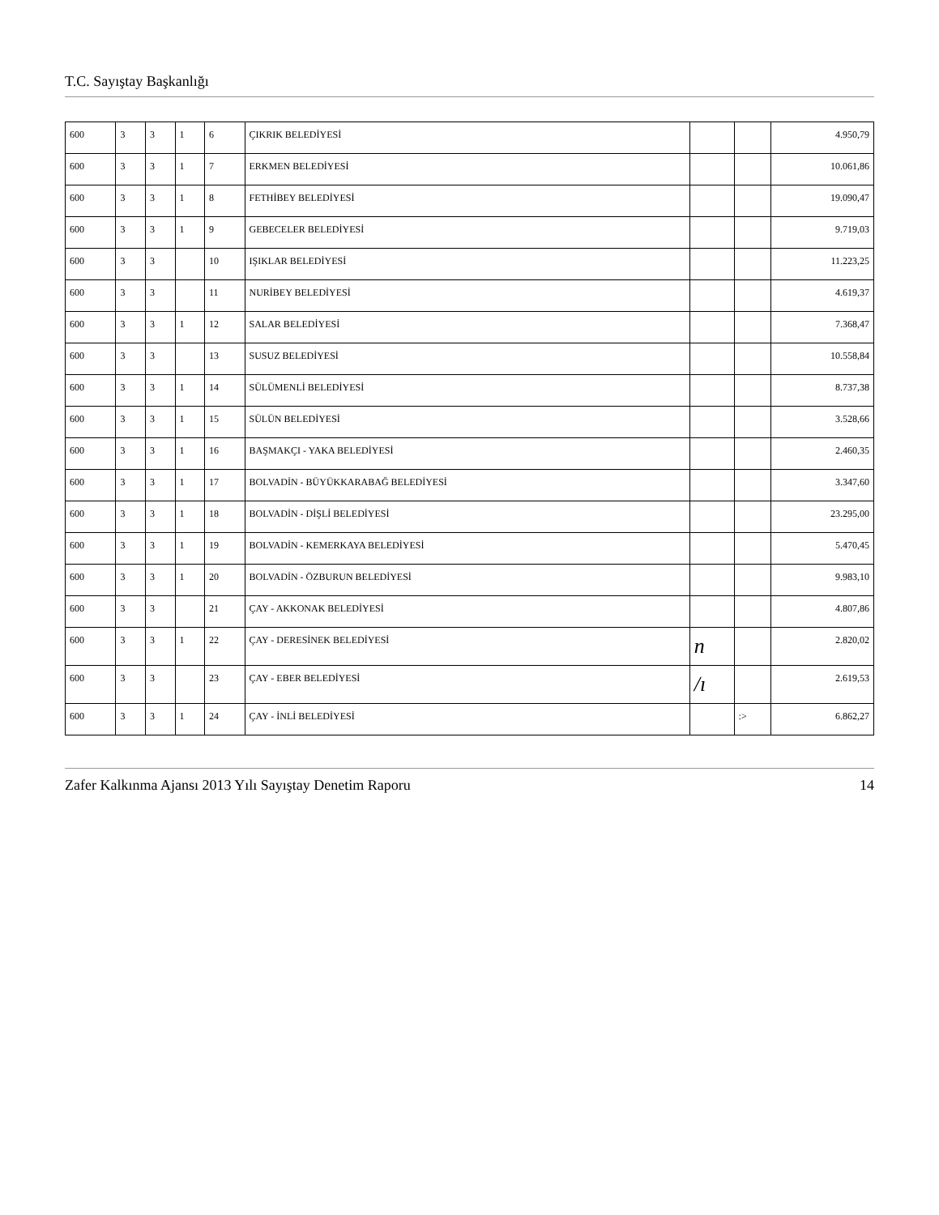T.C. Sayıştay Başkanlığı
| 600 | 3 | 3 | 1 | 6 | ÇIKRIK BELEDİYESİ | | | 4.950,79 |
| 600 | 3 | 3 | 1 | 7 | ERKMEN BELEDİYESİ | | | 10.061,86 |
| 600 | 3 | 3 | 1 | 8 | FETHİBEY BELEDİYESİ | | | 19.090,47 |
| 600 | 3 | 3 | 1 | 9 | GEBECELER BELEDİYESİ | | | 9.719,03 |
| 600 | 3 | 3 | | 10 | IŞIKLAR BELEDİYESİ | | | 11.223,25 |
| 600 | 3 | 3 | | 11 | NURİBEY BELEDİYESİ | | | 4.619,37 |
| 600 | 3 | 3 | 1 | 12 | SALAR BELEDİYESİ | | | 7.368,47 |
| 600 | 3 | 3 | | 13 | SUSUZ BELEDİYESİ | | | 10.558,84 |
| 600 | 3 | 3 | 1 | 14 | SÜLÜMENLİ BELEDİYESİ | | | 8.737,38 |
| 600 | 3 | 3 | 1 | 15 | SÜLÜN BELEDİYESİ | | | 3.528,66 |
| 600 | 3 | 3 | 1 | 16 | BAŞMAKÇI - YAKA BELEDİYESİ | | | 2.460,35 |
| 600 | 3 | 3 | 1 | 17 | BOLVADİN - BÜYÜKKARABAĞ BELEDİYESİ | | | 3.347,60 |
| 600 | 3 | 3 | 1 | 18 | BOLVADİN - DİŞLİ BELEDİYESİ | | | 23.295,00 |
| 600 | 3 | 3 | 1 | 19 | BOLVADİN - KEMERKAYA BELEDİYESİ | | | 5.470,45 |
| 600 | 3 | 3 | 1 | 20 | BOLVADİN - ÖZBURUN BELEDİYESİ | | | 9.983,10 |
| 600 | 3 | 3 | | 21 | ÇAY - AKKONAK BELEDİYESİ | | | 4.807,86 |
| 600 | 3 | 3 | 1 | 22 | ÇAY - DERESİNEK BELEDİYESİ | n | | 2.820,02 |
| 600 | 3 | 3 | | 23 | ÇAY - EBER BELEDİYESİ | /ı | | 2.619,53 |
| 600 | 3 | 3 | 1 | 24 | ÇAY - İNLİ BELEDİYESİ | | :> | 6.862,27 |
Zafer Kalkınma Ajansı 2013 Yılı Sayıştay Denetim Raporu 14